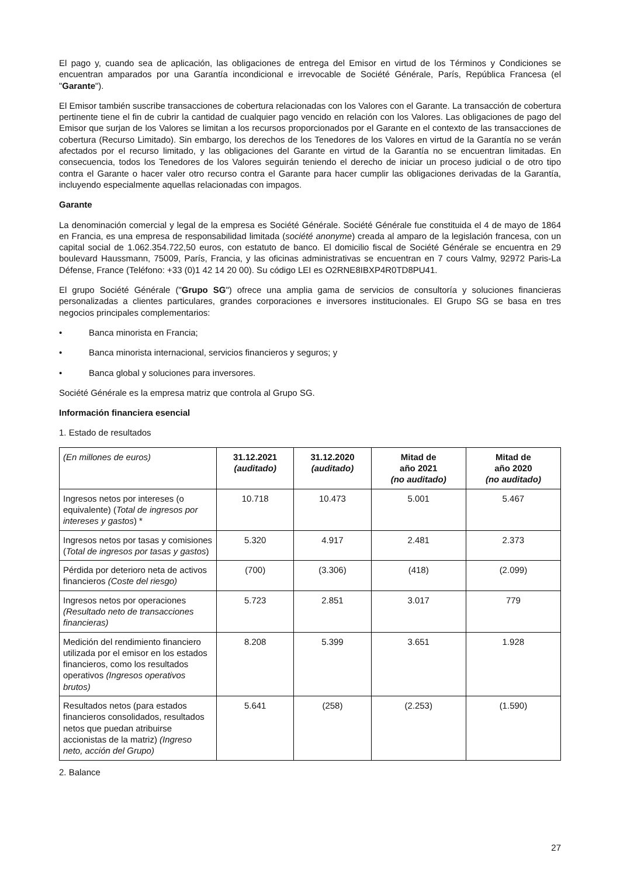El pago y, cuando sea de aplicación, las obligaciones de entrega del Emisor en virtud de los Términos y Condiciones se encuentran amparados por una Garantía incondicional e irrevocable de Société Générale, París, República Francesa (el "Garante").
El Emisor también suscribe transacciones de cobertura relacionadas con los Valores con el Garante. La transacción de cobertura pertinente tiene el fin de cubrir la cantidad de cualquier pago vencido en relación con los Valores. Las obligaciones de pago del Emisor que surjan de los Valores se limitan a los recursos proporcionados por el Garante en el contexto de las transacciones de cobertura (Recurso Limitado). Sin embargo, los derechos de los Tenedores de los Valores en virtud de la Garantía no se verán afectados por el recurso limitado, y las obligaciones del Garante en virtud de la Garantía no se encuentran limitadas. En consecuencia, todos los Tenedores de los Valores seguirán teniendo el derecho de iniciar un proceso judicial o de otro tipo contra el Garante o hacer valer otro recurso contra el Garante para hacer cumplir las obligaciones derivadas de la Garantía, incluyendo especialmente aquellas relacionadas con impagos.
Garante
La denominación comercial y legal de la empresa es Société Générale. Société Générale fue constituida el 4 de mayo de 1864 en Francia, es una empresa de responsabilidad limitada (société anonyme) creada al amparo de la legislación francesa, con un capital social de 1.062.354.722,50 euros, con estatuto de banco. El domicilio fiscal de Société Générale se encuentra en 29 boulevard Haussmann, 75009, París, Francia, y las oficinas administrativas se encuentran en 7 cours Valmy, 92972 Paris-La Défense, France (Teléfono: +33 (0)1 42 14 20 00). Su código LEI es O2RNE8IBXP4R0TD8PU41.
El grupo Société Générale ("Grupo SG") ofrece una amplia gama de servicios de consultoría y soluciones financieras personalizadas a clientes particulares, grandes corporaciones e inversores institucionales. El Grupo SG se basa en tres negocios principales complementarios:
• Banca minorista en Francia;
• Banca minorista internacional, servicios financieros y seguros; y
• Banca global y soluciones para inversores.
Société Générale es la empresa matriz que controla al Grupo SG.
Información financiera esencial
1. Estado de resultados
| (En millones de euros) | 31.12.2021 (auditado) | 31.12.2020 (auditado) | Mitad de año 2021 (no auditado) | Mitad de año 2020 (no auditado) |
| Ingresos netos por intereses (o equivalente) ( Total de ingresos por intereses y gastos ) * | 10.718 | 10.473 | 5.001 | 5.467 |
| Ingresos netos por tasas y comisiones ( Total de ingresos por tasas y gastos ) | 5.320 | 4.917 | 2.481 | 2.373 |
| Pérdida por deterioro neta de activos financieros (Coste del riesgo) | (700) | (3.306) | (418) | (2.099) |
| Ingresos netos por operaciones (Resultado neto de transacciones financieras) | 5.723 | 2.851 | 3.017 | 779 |
| Medición del rendimiento financiero utilizada por el emisor en los estados financieros, como los resultados operativos (Ingresos operativos brutos) | 8.208 | 5.399 | 3.651 | 1.928 |
| Resultados netos (para estados financieros consolidados, resultados netos que puedan atribuirse accionistas de la matriz) (Ingreso neto, acción del Grupo) | 5.641 | (258) | (2.253) | (1.590) |
2. Balance
27